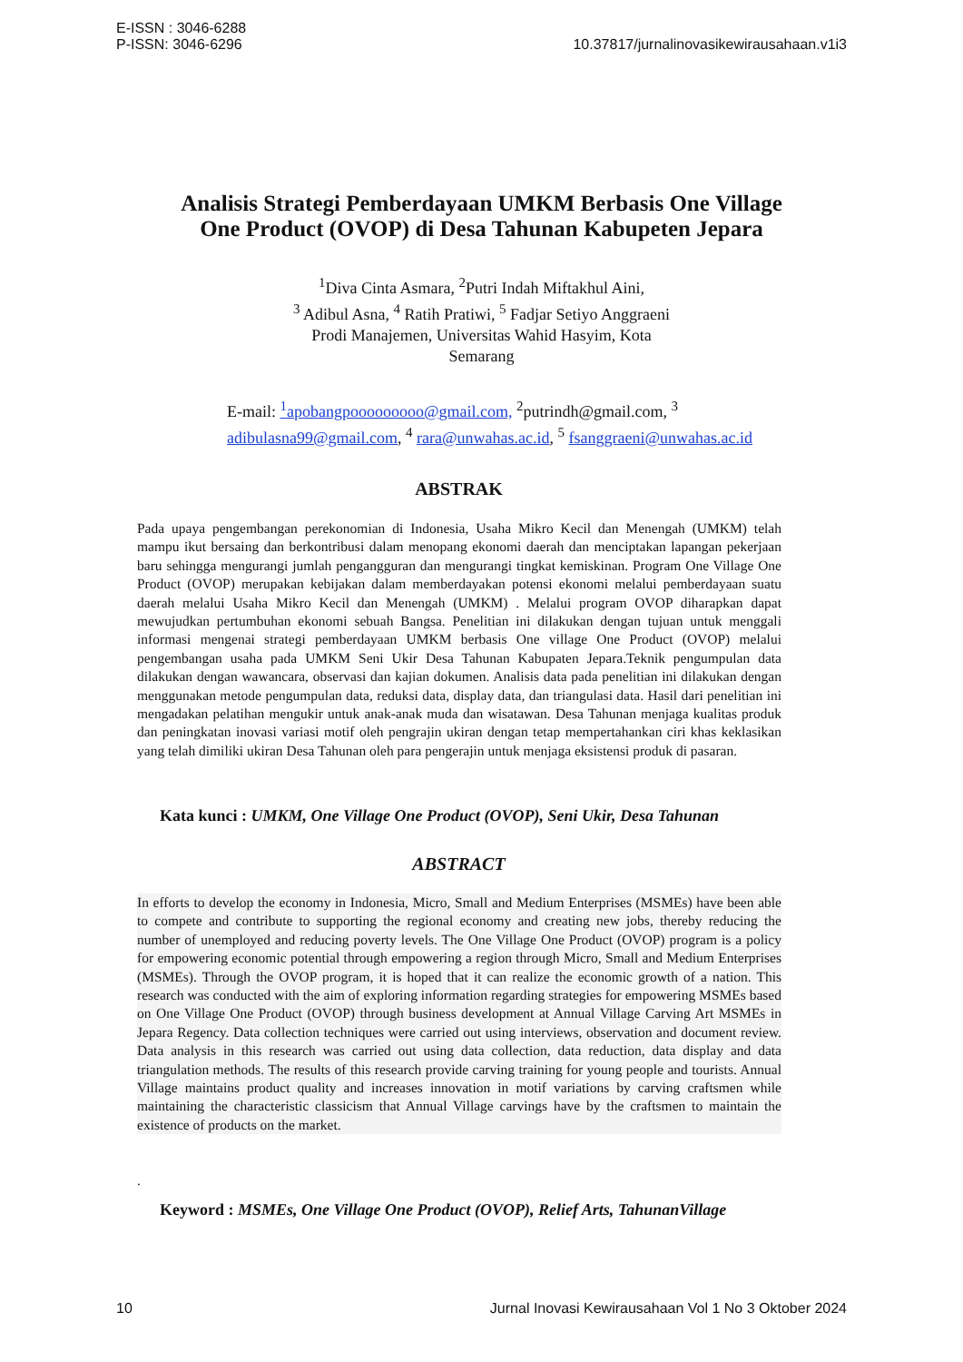E-ISSN : 3046-6288
P-ISSN: 3046-6296
10.37817/jurnalinovasikewirausahaan.v1i3
Analisis Strategi Pemberdayaan UMKM Berbasis One Village
One Product (OVOP) di Desa Tahunan Kabupeten Jepara
<sup>1</sup> Diva Cinta Asmara, <sup>2</sup>Putri Indah Miftakhul Aini,
<sup>3</sup> Adibul Asna, <sup>4</sup> Ratih Pratiwi, <sup>5</sup> Fadjar Setiyo Anggraeni
Prodi Manajemen, Universitas Wahid Hasyim, Kota
Semarang
E-mail: <sup>1</sup>apobangpooooooooo@gmail.com, <sup>2</sup>putrindh@gmail.com, <sup>3</sup>
adibulasna99@gmail.com, <sup>4</sup> rara@unwahas.ac.id, <sup>5</sup> fsanggraeni@unwahas.ac.id
ABSTRAK
Pada upaya pengembangan perekonomian di Indonesia, Usaha Mikro Kecil dan Menengah (UMKM) telah mampu ikut bersaing dan berkontribusi dalam menopang ekonomi daerah dan menciptakan lapangan pekerjaan baru sehingga mengurangi jumlah pengangguran dan mengurangi tingkat kemiskinan. Program One Village One Product (OVOP) merupakan kebijakan dalam memberdayakan potensi ekonomi melalui pemberdayaan suatu daerah melalui Usaha Mikro Kecil dan Menengah (UMKM) . Melalui program OVOP diharapkan dapat mewujudkan pertumbuhan ekonomi sebuah Bangsa. Penelitian ini dilakukan dengan tujuan untuk menggali informasi mengenai strategi pemberdayaan UMKM berbasis One village One Product (OVOP) melalui pengembangan usaha pada UMKM Seni Ukir Desa Tahunan Kabupaten Jepara.Teknik pengumpulan data dilakukan dengan wawancara, observasi dan kajian dokumen. Analisis data pada penelitian ini dilakukan dengan menggunakan metode pengumpulan data, reduksi data, display data, dan triangulasi data. Hasil dari penelitian ini mengadakan pelatihan mengukir untuk anak-anak muda dan wisatawan. Desa Tahunan menjaga kualitas produk dan peningkatan inovasi variasi motif oleh pengrajin ukiran dengan tetap mempertahankan ciri khas keklasikan yang telah dimiliki ukiran Desa Tahunan oleh para pengerajin untuk menjaga eksistensi produk di pasaran.
Kata kunci : UMKM, One Village One Product (OVOP), Seni Ukir, Desa Tahunan
ABSTRACT
In efforts to develop the economy in Indonesia, Micro, Small and Medium Enterprises (MSMEs) have been able to compete and contribute to supporting the regional economy and creating new jobs, thereby reducing the number of unemployed and reducing poverty levels. The One Village One Product (OVOP) program is a policy for empowering economic potential through empowering a region through Micro, Small and Medium Enterprises (MSMEs). Through the OVOP program, it is hoped that it can realize the economic growth of a nation. This research was conducted with the aim of exploring information regarding strategies for empowering MSMEs based on One Village One Product (OVOP) through business development at Annual Village Carving Art MSMEs in Jepara Regency. Data collection techniques were carried out using interviews, observation and document review. Data analysis in this research was carried out using data collection, data reduction, data display and data triangulation methods. The results of this research provide carving training for young people and tourists. Annual Village maintains product quality and increases innovation in motif variations by carving craftsmen while maintaining the characteristic classicism that Annual Village carvings have by the craftsmen to maintain the existence of products on the market.
.
Keyword : MSMEs, One Village One Product (OVOP), Relief Arts, TahunanVillage
10 Jurnal Inovasi Kewirausahaan Vol 1 No 3 Oktober 2024